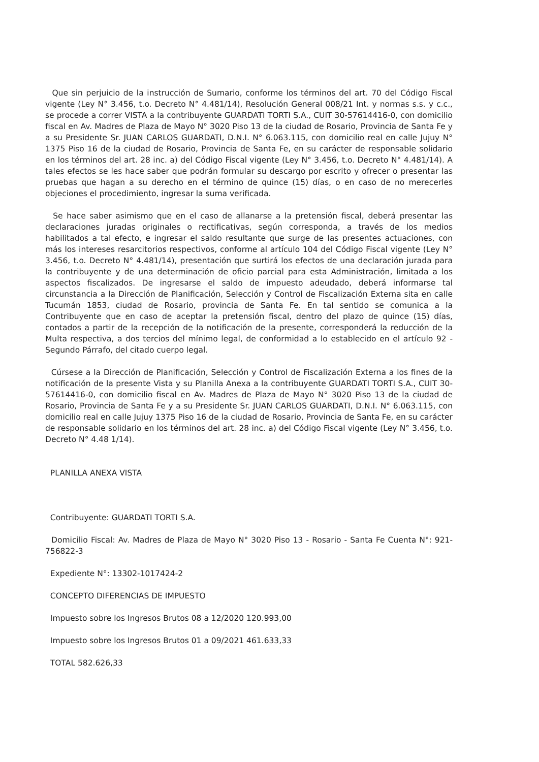Que sin perjuicio de la instrucción de Sumario, conforme los términos del art. 70 del Código Fiscal vigente (Ley N° 3.456, t.o. Decreto N° 4.481/14), Resolución General 008/21 Int. y normas s.s. y c.c., se procede a correr VISTA a la contribuyente GUARDATI TORTI S.A., CUIT 30-57614416-0, con domicilio fiscal en Av. Madres de Plaza de Mayo N° 3020 Piso 13 de la ciudad de Rosario, Provincia de Santa Fe y a su Presidente Sr. JUAN CARLOS GUARDATI, D.N.I. N° 6.063.115, con domicilio real en calle Jujuy N° 1375 Piso 16 de la ciudad de Rosario, Provincia de Santa Fe, en su carácter de responsable solidario en los términos del art. 28 inc. a) del Código Fiscal vigente (Ley N° 3.456, t.o. Decreto N° 4.481/14). A tales efectos se les hace saber que podrán formular su descargo por escrito y ofrecer o presentar las pruebas que hagan a su derecho en el término de quince (15) días, o en caso de no merecerles objeciones el procedimiento, ingresar la suma verificada.
Se hace saber asimismo que en el caso de allanarse a la pretensión fiscal, deberá presentar las declaraciones juradas originales o rectificativas, según corresponda, a través de los medios habilitados a tal efecto, e ingresar el saldo resultante que surge de las presentes actuaciones, con más los intereses resarcitorios respectivos, conforme al artículo 104 del Código Fiscal vigente (Ley N° 3.456, t.o. Decreto N° 4.481/14), presentación que surtirá los efectos de una declaración jurada para la contribuyente y de una determinación de oficio parcial para esta Administración, limitada a los aspectos fiscalizados. De ingresarse el saldo de impuesto adeudado, deberá informarse tal circunstancia a la Dirección de Planificación, Selección y Control de Fiscalización Externa sita en calle Tucumán 1853, ciudad de Rosario, provincia de Santa Fe. En tal sentido se comunica a la Contribuyente que en caso de aceptar la pretensión fiscal, dentro del plazo de quince (15) días, contados a partir de la recepción de la notificación de la presente, corresponderá la reducción de la Multa respectiva, a dos tercios del mínimo legal, de conformidad a lo establecido en el artículo 92 - Segundo Párrafo, del citado cuerpo legal.
Cúrsese a la Dirección de Planificación, Selección y Control de Fiscalización Externa a los fines de la notificación de la presente Vista y su Planilla Anexa a la contribuyente GUARDATI TORTI S.A., CUIT 30-57614416-0, con domicilio fiscal en Av. Madres de Plaza de Mayo N° 3020 Piso 13 de la ciudad de Rosario, Provincia de Santa Fe y a su Presidente Sr. JUAN CARLOS GUARDATI, D.N.I. N° 6.063.115, con domicilio real en calle Jujuy 1375 Piso 16 de la ciudad de Rosario, Provincia de Santa Fe, en su carácter de responsable solidario en los términos del art. 28 inc. a) del Código Fiscal vigente (Ley N° 3.456, t.o. Decreto N° 4.48 1/14).
PLANILLA ANEXA VISTA
Contribuyente: GUARDATI TORTI S.A.
Domicilio Fiscal: Av. Madres de Plaza de Mayo N° 3020 Piso 13 - Rosario - Santa Fe Cuenta N°: 921-756822-3
Expediente N°: 13302-1017424-2
CONCEPTO DIFERENCIAS DE IMPUESTO
Impuesto sobre los Ingresos Brutos 08 a 12/2020 120.993,00
Impuesto sobre los Ingresos Brutos 01 a 09/2021 461.633,33
TOTAL 582.626,33